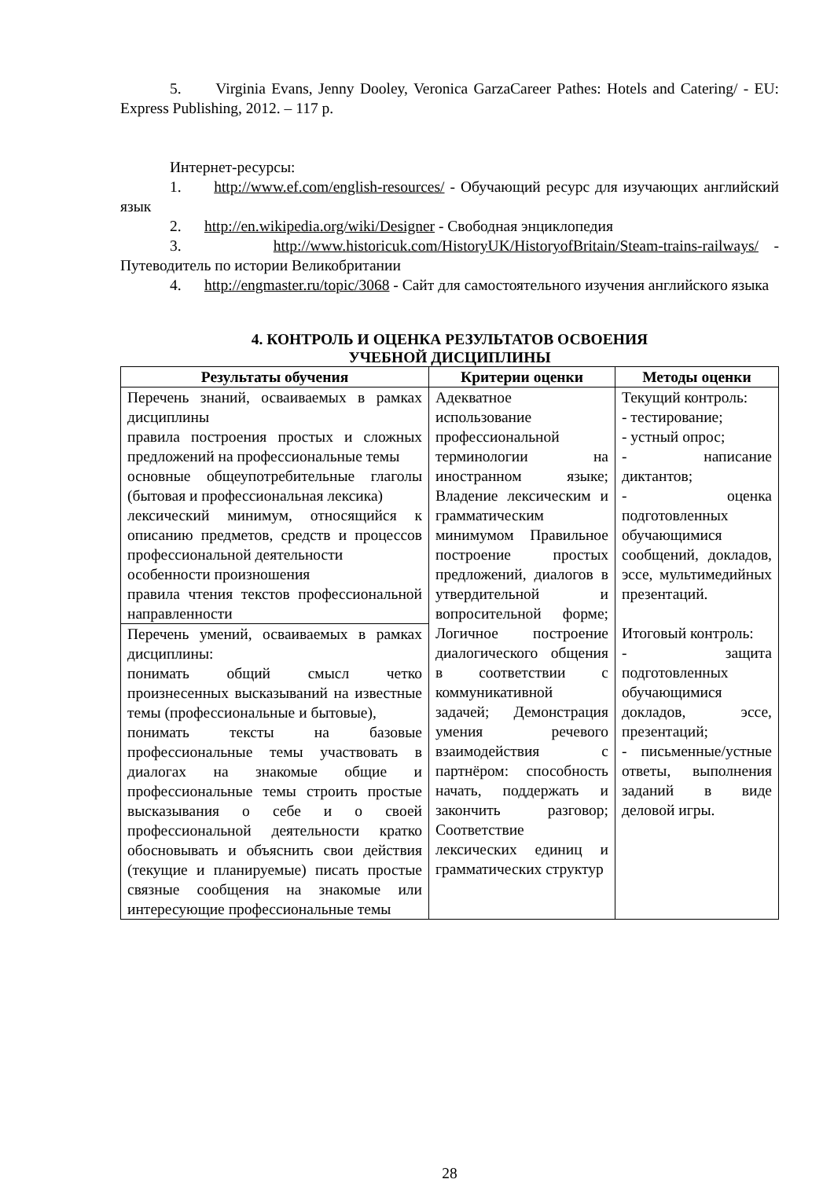5. Virginia Evans, Jenny Dooley, Veronica GarzaCareer Pathes: Hotels and Catering/ - EU: Express Publishing, 2012. – 117 p.
Интернет-ресурсы:
1. http://www.ef.com/english-resources/ - Обучающий ресурс для изучающих английский язык
2. http://en.wikipedia.org/wiki/Designer - Свободная энциклопедия
3. http://www.historicuk.com/HistoryUK/HistoryofBritain/Steam-trains-railways/ - Путеводитель по истории Великобритании
4. http://engmaster.ru/topic/3068 - Сайт для самостоятельного изучения английского языка
4. КОНТРОЛЬ И ОЦЕНКА РЕЗУЛЬТАТОВ ОСВОЕНИЯ
УЧЕБНОЙ ДИСЦИПЛИНЫ
| Результаты обучения | Критерии оценки | Методы оценки |
| --- | --- | --- |
| Перечень знаний, осваиваемых в рамках дисциплины правила построения простых и сложных предложений на профессиональные темы основные общеупотребительные глаголы (бытовая и профессиональная лексика) лексический минимум, относящийся к описанию предметов, средств и процессов профессиональной деятельности особенности произношения правила чтения текстов профессиональной направленности | Адекватное использование профессиональной терминологии на иностранном языке; Владение лексическим и грамматическим минимумом Правильное построение простых предложений, диалогов в утвердительной и вопросительной форме; Логичное построение диалогического общения в соответствии с коммуникативной задачей; Демонстрация умения речевого взаимодействия с партнёром: способность начать, поддержать и закончить разговор; Соответствие лексических единиц и грамматических структур | Текущий контроль: - тестирование; - устный опрос; - написание диктантов; - оценка подготовленных обучающимися сообщений, докладов, эссе, мультимедийных презентаций. Итоговый контроль: - защита подготовленных обучающимися докладов, эссе, презентаций; - письменные/устные ответы, выполнения заданий в виде деловой игры. |
| Перечень умений, осваиваемых в рамках дисциплины: понимать общий смысл четко произнесенных высказываний на известные темы (профессиональные и бытовые), понимать тексты на базовые профессиональные темы участвовать в диалогах на знакомые общие и профессиональные темы строить простые высказывания о себе и о своей профессиональной деятельности кратко обосновывать и объяснить свои действия (текущие и планируемые) писать простые связные сообщения на знакомые или интересующие профессиональные темы | | |
28